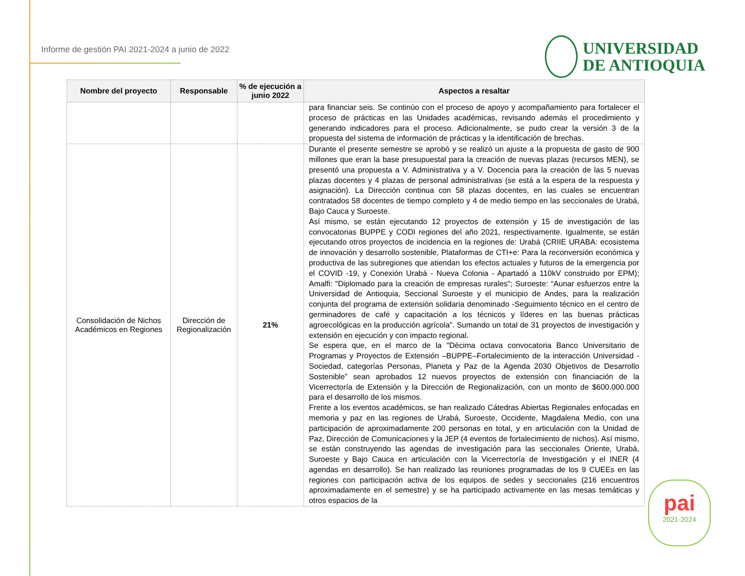Informe de gestión PAI 2021-2024 a junio de 2022
UNIVERSIDAD
DE ANTIOQUIA
| Nombre del proyecto | Responsable | % de ejecución a junio 2022 | Aspectos a resaltar |
| --- | --- | --- | --- |
| | | | para financiar seis. Se continúo con el proceso de apoyo y acompañamiento para fortalecer el proceso de prácticas en las Unidades académicas, revisando además el procedimiento y generando indicadores para el proceso. Adicionalmente, se pudo crear la versión 3 de la propuesta del sistema de información de prácticas y la identificación de brechas. |
| Consolidación de Nichos Académicos en Regiones | Dirección de Regionalización | 21% | Durante el presente semestre se aprobó y se realizó un ajuste a la propuesta de gasto de 900 millones que eran la base presupuestal para la creación de nuevas plazas (recursos MEN), se presentó una propuesta a V. Administrativa y a V. Docencia para la creación de las 5 nuevas plazas docentes y 4 plazas de personal administrativas (se está a la espera de la respuesta y asignación). La Dirección continua con 58 plazas docentes, en las cuales se encuentran contratados 58 docentes de tiempo completo y 4 de medio tiempo en las seccionales de Urabá, Bajo Cauca y Suroeste. Así mismo, se están ejecutando 12 proyectos de extensión y 15 de investigación de las convocatorias BUPPE y CODI regiones del año 2021, respectivamente. Igualmente, se están ejecutando otros proyectos de incidencia en la regiones de: Urabá (CRIIE URABA: ecosistema de innovación y desarrollo sostenible, Plataformas de CTI+e: Para la reconversión económica y productiva de las subregiones que atiendan los efectos actuales y futuros de la emergencia por el COVID -19, y Conexión Urabá - Nueva Colonia - Apartadó a 110kV construido por EPM); Amalfi: "Diplomado para la creación de empresas rurales"; Suroeste: “Aunar esfuerzos entre la Universidad de Antioquia, Seccional Suroeste y el municipio de Andes, para la realización conjunta del programa de extensión solidaria denominado -Seguimiento técnico en el centro de germinadores de café y capacitación a los técnicos y líderes en las buenas prácticas agroecológicas en la producción agrícola”. Sumando un total de 31 proyectos de investigación y extensión en ejecución y con impacto regional. Se espera que, en el marco de la "Décima octava convocatoria Banco Universitario de Programas y Proyectos de Extensión –BUPPE–Fortalecimiento de la interacción Universidad - Sociedad, categorías Personas, Planeta y Paz de la Agenda 2030 Objetivos de Desarrollo Sostenible” sean aprobados 12 nuevos proyectos de extensión con financiación de la Vicerrectoría de Extensión y la Dirección de Regionalización, con un monto de $600.000.000 para el desarrollo de los mismos. Frente a los eventos académicos, se han realizado Cátedras Abiertas Regionales enfocadas en memoria y paz en las regiones de Urabá, Suroeste, Occidente, Magdalena Medio, con una participación de aproximadamente 200 personas en total, y en articulación con la Unidad de Paz, Dirección de Comunicaciones y la JEP (4 eventos de fortalecimiento de nichos). Así mismo, se están construyendo las agendas de investigación para las seccionales Oriente, Urabá, Suroeste y Bajo Cauca en articulación con la Vicerrectoría de Investigación y el INER (4 agendas en desarrollo). Se han realizado las reuniones programadas de los 9 CUEEs en las regiones con participación activa de los equipos de sedes y seccionales (216 encuentros aproximadamente en el semestre) y se ha participado activamente en las mesas temáticas y otros espacios de la |
pai
2021-2024